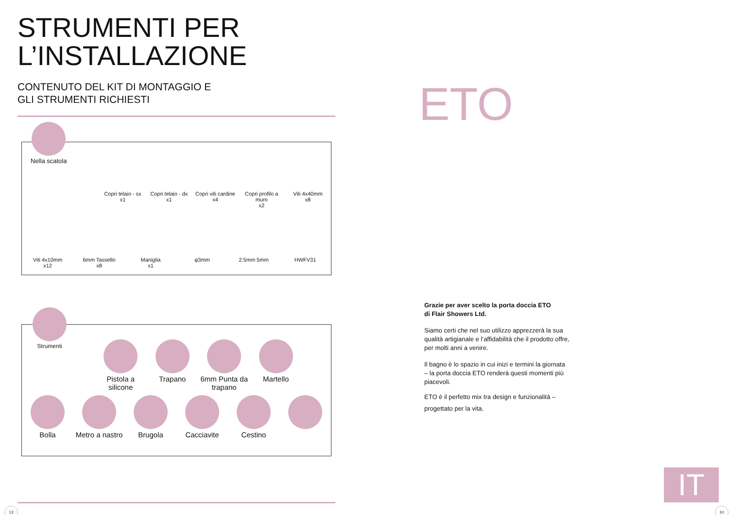STRUMENTI PER
L’INSTALLAZIONE
CONTENUTO DEL KIT DI MONTAGGIO E
GLI STRUMENTI RICHIESTI
Nella scatola
Copri telaio - sx
x1
Copri telaio - dx
x1
Copri viti cardine
x4
Copri profilo a muro
x2
Viti 4x40mm
x8
Viti 4x10mm
x12
6mm Tassello
x8
Maniglia
x1
φ3mm 2.5mm 5mm HWFV31
Strumenti
Pistola a silicone
Trapano
6mm Punta da trapano
Martello
Bolla
Metro a nastro
Brugola
Cacciavite
Cestino
ETO
Grazie per aver scelto la porta doccia ETO
di Flair Showers Ltd.
Siamo certi che nel suo utilizzo apprezzerà la sua qualità artigianale e l’affidabilità che il prodotto offre, per molti anni a venire.
Il bagno è lo spazio in cui inizi e termini la giornata – la porta doccia ETO renderà questi momenti più piacevoli.
ETO è il perfetto mix tra design e funzionalità – progettato per la vita.
IT
13 10